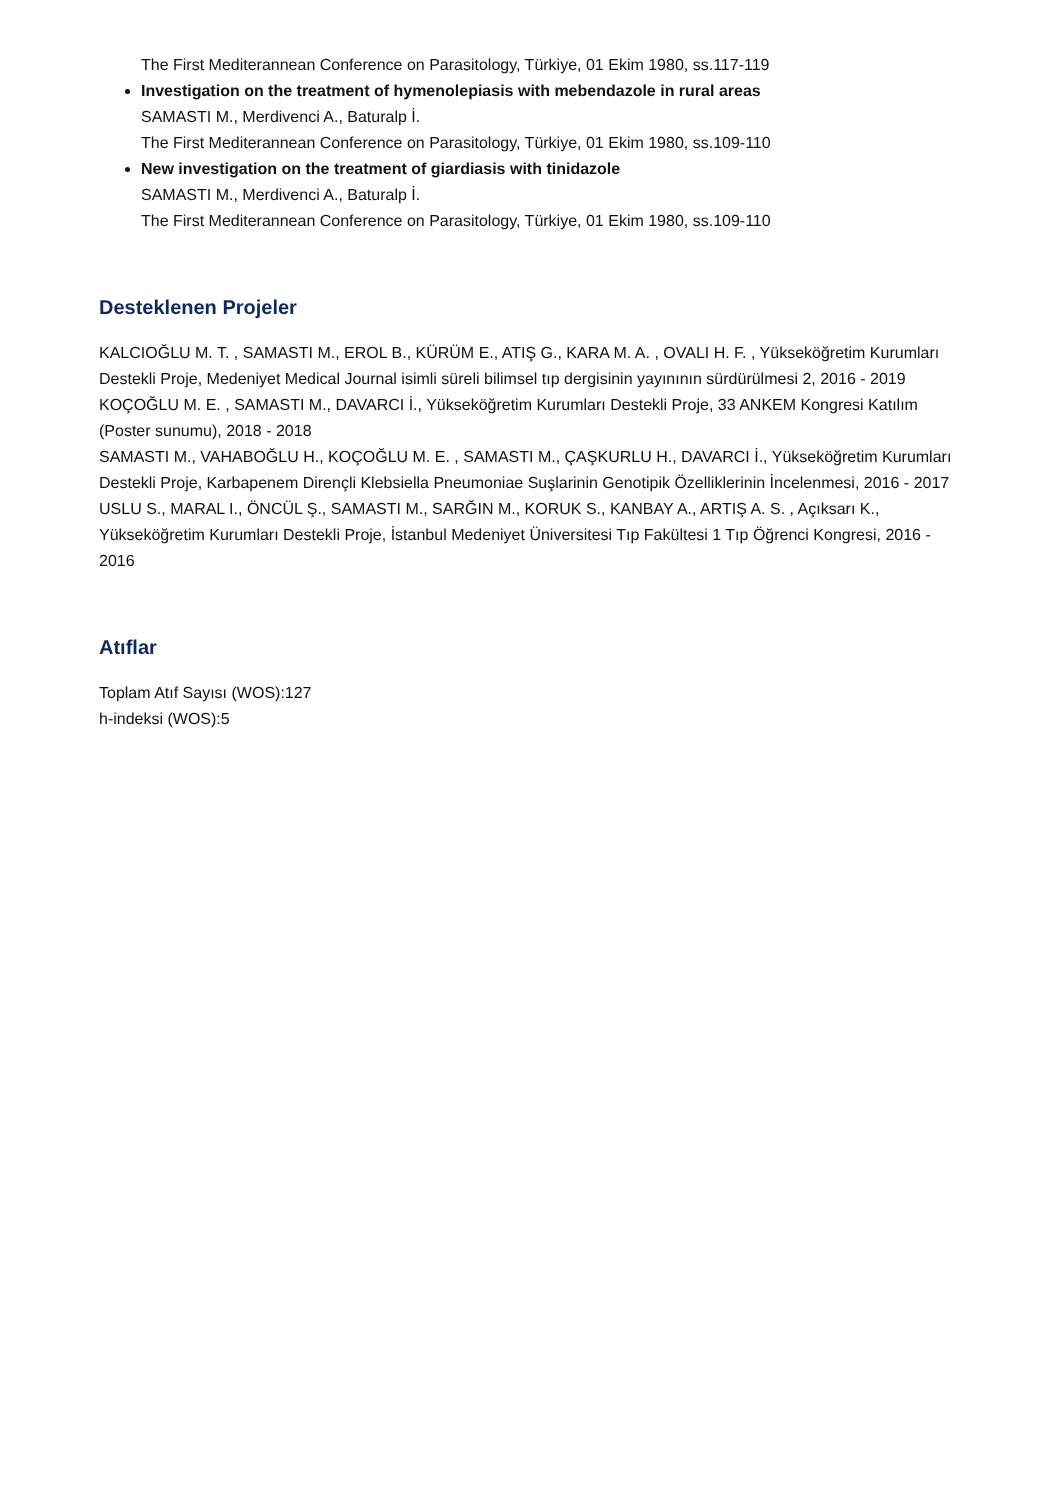The First Mediterannean Conference on Parasitology, Türkiye, 01 Ekim 1980, ss.117-119
Investigation on the treatment of hymenolepiasis with mebendazole in rural areas
SAMASTI M., Merdivenci A., Baturalp İ.
The First Mediterannean Conference on Parasitology, Türkiye, 01 Ekim 1980, ss.109-110
New investigation on the treatment of giardiasis with tinidazole
SAMASTI M., Merdivenci A., Baturalp İ.
The First Mediterannean Conference on Parasitology, Türkiye, 01 Ekim 1980, ss.109-110
Desteklenen Projeler
KALCIOĞLU M. T. , SAMASTI M., EROL B., KÜRÜM E., ATIŞ G., KARA M. A. , OVALI H. F. , Yükseköğretim Kurumları Destekli Proje, Medeniyet Medical Journal isimli süreli bilimsel tıp dergisinin yayınının sürdürülmesi 2, 2016 - 2019
KOÇOĞLU M. E. , SAMASTI M., DAVARCI İ., Yükseköğretim Kurumları Destekli Proje, 33 ANKEM Kongresi Katılım (Poster sunumu), 2018 - 2018
SAMASTI M., VAHABOĞLU H., KOÇOĞLU M. E. , SAMASTI M., ÇAŞKURLU H., DAVARCI İ., Yükseköğretim Kurumları Destekli Proje, Karbapenem Dirençli Klebsiella Pneumoniae Suşlarinin Genotipik Özelliklerinin İncelenmesi, 2016 - 2017
USLU S., MARAL I., ÖNCÜL Ş., SAMASTI M., SARĞIN M., KORUK S., KANBAY A., ARTIŞ A. S. , Açıksarı K., Yükseköğretim Kurumları Destekli Proje, İstanbul Medeniyet Üniversitesi Tıp Fakültesi 1 Tıp Öğrenci Kongresi, 2016 - 2016
Atıflar
Toplam Atıf Sayısı (WOS):127
h-indeksi (WOS):5